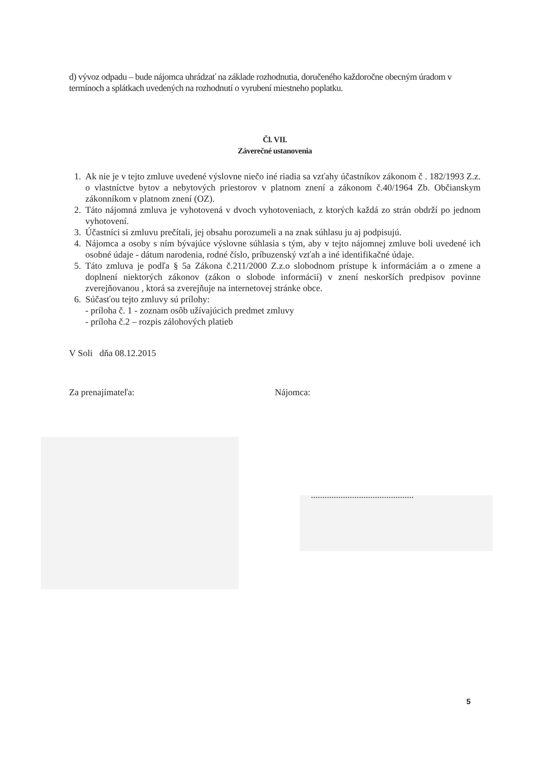d) vývoz odpadu – bude nájomca uhrádzať na základe rozhodnutia, doručeného každoročne obecným úradom v termínoch a splátkach uvedených na rozhodnutí o vyrubení miestneho poplatku.
Čl. VII.
Záverečné ustanovenia
1. Ak nie je v tejto zmluve uvedené výslovne niečo iné riadia sa vzťahy účastníkov zákonom č . 182/1993 Z.z. o vlastníctve bytov a nebytových priestorov v platnom znení a zákonom č.40/1964 Zb. Občianskym zákonníkom v platnom znení (OZ).
2. Táto nájomná zmluva je vyhotovená v dvoch vyhotoveniach, z ktorých každá zo strán obdrží po jednom vyhotovení.
3. Účastníci si zmluvu prečítali, jej obsahu porozumeli a na znak súhlasu ju aj podpisujú.
4. Nájomca a osoby s ním bývajúce výslovne súhlasia s tým, aby v tejto nájomnej zmluve boli uvedené ich osobné údaje - dátum narodenia, rodné číslo, príbuzenský vzťah a iné identifikačné údaje.
5. Táto zmluva je podľa § 5a Zákona č.211/2000 Z.z.o slobodnom prístupe k informáciám a o zmene a doplnení niektorých zákonov (zákon o slobode informácií) v znení neskorších predpisov povinne zverejňovanou , ktorá sa zverejňuje na internetovej stránke obce.
6. Súčasťou tejto zmluvy sú prílohy:
- príloha č. 1 - zoznam osôb užívajúcich predmet zmluvy
- príloha č.2 – rozpis zálohových platieb
V Soli dňa 08.12.2015
Za prenajímateľa: Nájomca:
.............................................
5